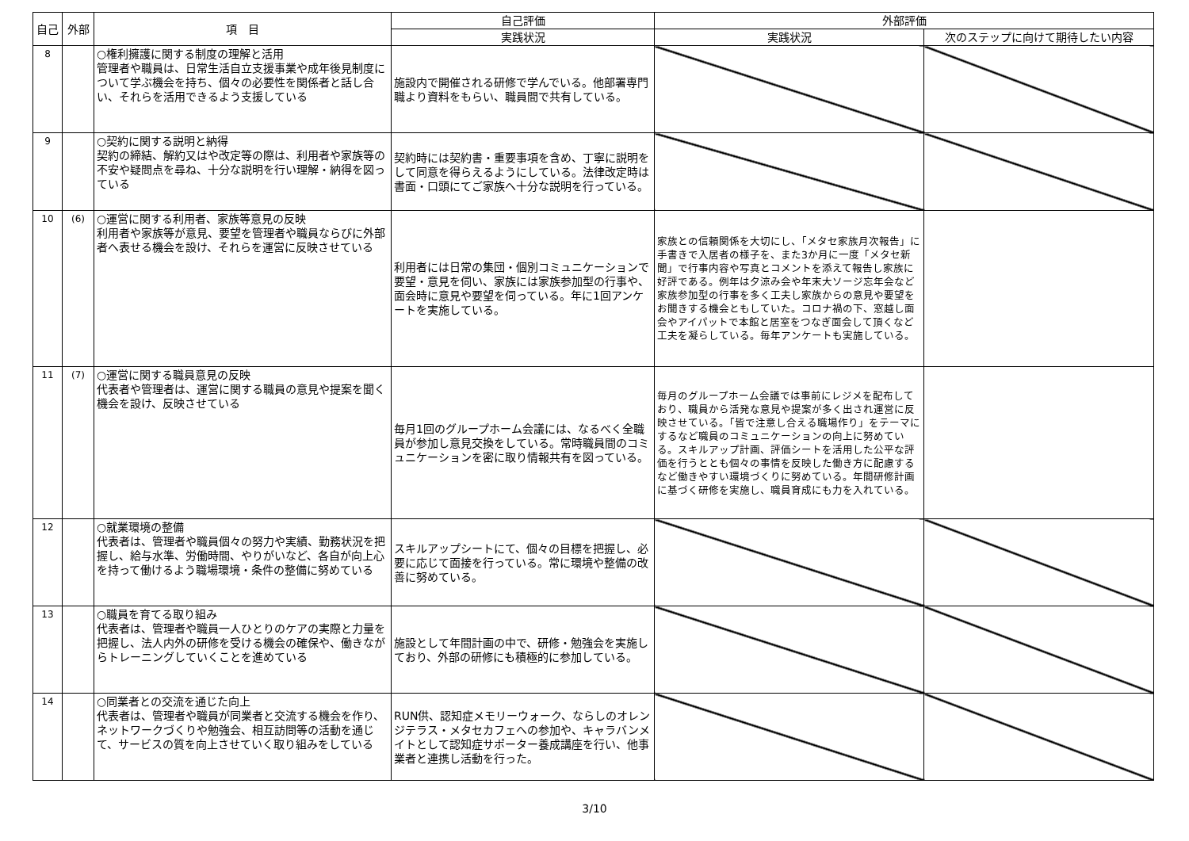| 自己 | 外部 | 項 目 | 自己評価 | 外部評価 | |
| --- | --- | --- | --- | --- | --- |
| | | | 実践状況 | 実践状況 | 次のステップに向けて期待したい内容 |
| 8 | | ○権利擁護に関する制度の理解と活用 管理者や職員は、日常生活自立支援事業や成年後見制度について学ぶ機会を持ち、個々の必要性を関係者と話し合い、それらを活用できるよう支援している | 施設内で開催される研修で学んでいる。他部署専門職より資料をもらい、職員間で共有している。 | | |
| 9 | | ○契約に関する説明と納得 契約の締結、解約又はや改定等の際は、利用者や家族等の不安や疑問点を尋ね、十分な説明を行い理解・納得を図っている | 契約時には契約書・重要事項を含め、丁寧に説明をして同意を得らえるようにしている。法律改定時は書面・口頭にてご家族へ十分な説明を行っている。 | | |
| 10 | (6) | ○運営に関する利用者、家族等意見の反映 利用者や家族等が意見、要望を管理者や職員ならびに外部者へ表せる機会を設け、それらを運営に反映させている | 利用者には日常の集団・個別コミュニケーションで要望・意見を伺い、家族には家族参加型の行事や、面会時に意見や要望を伺っている。年に1回アンケートを実施している。 | 家族との信頼関係を大切にし、「メタセ家族月次報告」に手書きで入居者の様子を、また3か月に一度「メタセ新聞」で行事内容や写真とコメントを添えて報告し家族に好評である。例年は夕涼み会や年末大ソージ忘年会など家族参加型の行事を多く工夫し家族からの意見や要望をお聞きする機会ともしていた。コロナ禍の下、窓越し面会やアイパットで本館と居室をつなぎ面会して頂くなど工夫を凝らしている。毎年アンケートも実施している。 | |
| 11 | (7) | ○運営に関する職員意見の反映 代表者や管理者は、運営に関する職員の意見や提案を聞く機会を設け、反映させている | 毎月1回のグループホーム会議には、なるべく全職員が参加し意見交換をしている。常時職員間のコミュニケーションを密に取り情報共有を図っている。 | 毎月のグループホーム会議では事前にレジメを配布しており、職員から活発な意見や提案が多く出され運営に反映させている。「皆で注意し合える職場作り」をテーマにするなど職員のコミュニケーションの向上に努めている。スキルアップ計画、評価シートを活用した公平な評価を行うととも個々の事情を反映した働き方に配慮するなど働きやすい環境づくりに努めている。年間研修計画に基づく研修を実施し、職員育成にも力を入れている。 | |
| 12 | | ○就業環境の整備 代表者は、管理者や職員個々の努力や実績、勤務状況を把握し、給与水準、労働時間、やりがいなど、各自が向上心を持って働けるよう職場環境・条件の整備に努めている | スキルアップシートにて、個々の目標を把握し、必要に応じて面接を行っている。常に環境や整備の改善に努めている。 | | |
| 13 | | ○職員を育てる取り組み 代表者は、管理者や職員一人ひとりのケアの実際と力量を把握し、法人内外の研修を受ける機会の確保や、働きながらトレーニングしていくことを進めている | 施設として年間計画の中で、研修・勉強会を実施しており、外部の研修にも積極的に参加している。 | | |
| 14 | | ○同業者との交流を通じた向上 代表者は、管理者や職員が同業者と交流する機会を作り、ネットワークづくりや勉強会、相互訪問等の活動を通じて、サービスの質を向上させていく取り組みをしている | RUN供、認知症メモリーウォーク、ならしのオレンジテラス・メタセカフェへの参加や、キャラバンメイトとして認知症サポーター養成講座を行い、他事業者と連携し活動を行った。 | | |
3/10